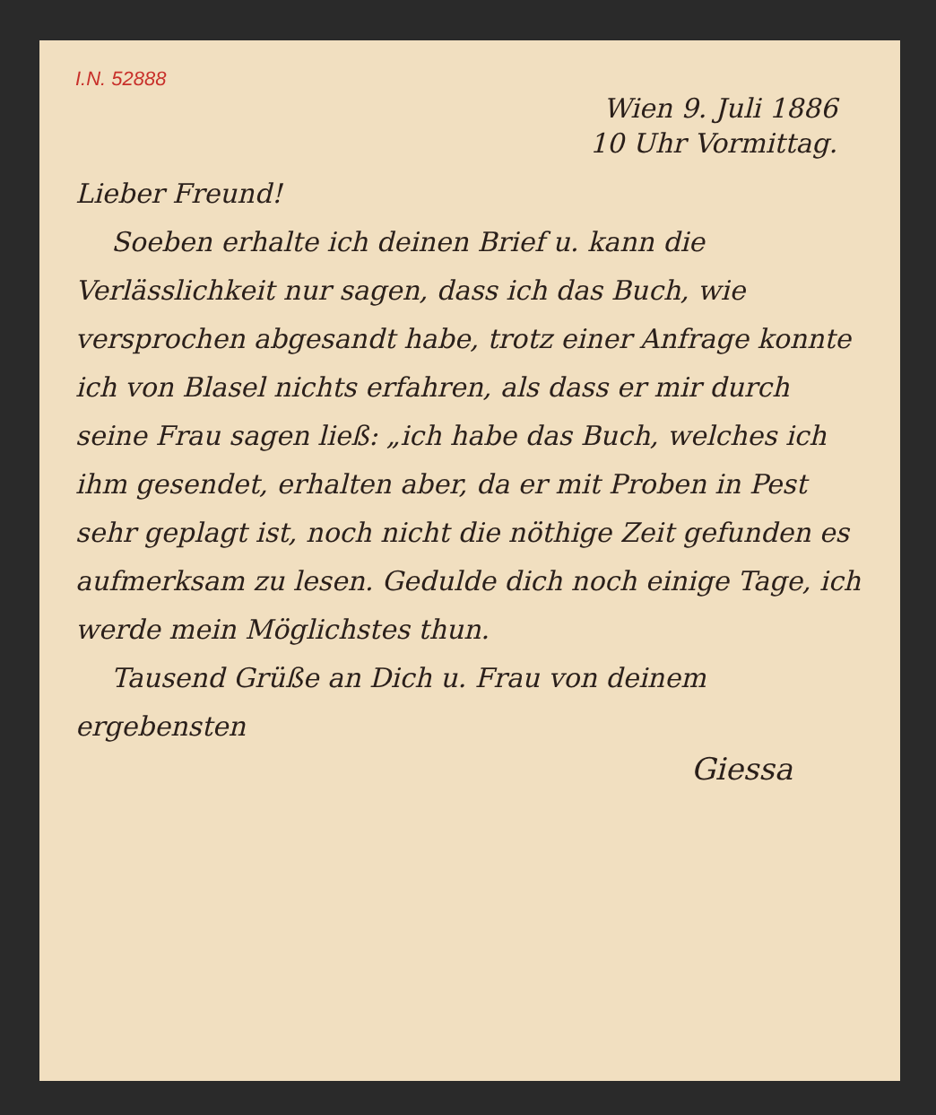I.N. 52888
Wien 9. Juli 1886
10 Uhr Vormittag.
Lieber Freund!
Soeben erhalte ich deinen Brief u. kann die Verlässlichkeit nur sagen, dass ich das Buch, wie versprochen abgesandt habe, trotz einer Anfrage konnte ich von Blasel nichts erfahren, als dass er mir durch seine Frau sagen ließ: „ich habe das Buch, welches ich ihm gesendet, erhalten aber, da er mit Proben in Pest sehr geplagt ist, noch nicht die nöthige Zeit gefunden es aufmerksam zu lesen. Gedulde dich noch einige Tage, ich werde mein Möglichstes thun.
Tausend Grüße an Dich u. Frau von deinem ergebensten
Giessa